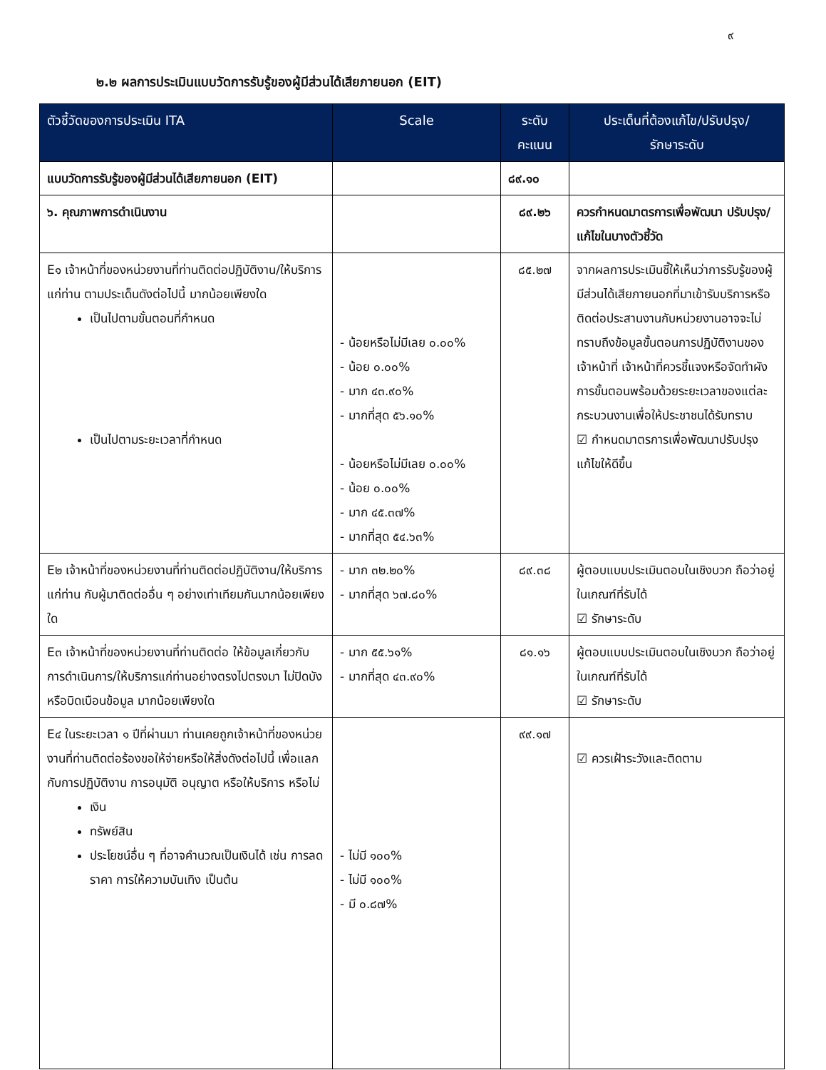๙
๒.๒ ผลการประเมินแบบวัดการรับรู้ของผู้มีส่วนได้เสียภายนอก (EIT)
| ตัวชี้วัดของการประเมิน ITA | Scale | ระดับ คะแนน | ประเด็นที่ต้องแก้ไข/ปรับปรุง/ รักษาระดับ |
| --- | --- | --- | --- |
| แบบวัดการรับรู้ของผู้มีส่วนได้เสียภายนอก (EIT) | | ๘๙.๑๐ | |
| ๖. คุณภาพการดำเนินงาน | | ๘๙.๒๖ | ควรกำหนดมาตรการเพื่อพัฒนา ปรับปรุง/แก้ไขในบางตัวชี้วัด |
| E๑ เจ้าหน้าที่ของหน่วยงานที่ท่านติดต่อปฏิบัติงาน/ให้บริการแก่ท่าน ตามประเด็นดังต่อไปนี้ มากน้อยเพียงใด เป็นไปตามขั้นตอนที่กำหนด เป็นไปตามระยะเวลาที่กำหนด | - น้อยหรือไม่มีเลย ๐.๐๐% - น้อย ๐.๐๐% - มาก ๔๓.๙๐% - มากที่สุด ๕๖.๑๐% - น้อยหรือไม่มีเลย ๐.๐๐% - น้อย ๐.๐๐% - มาก ๔๕.๓๗% - มากที่สุด ๕๔.๖๓% | ๘๕.๒๗ | จากผลการประเมินชี้ให้เห็นว่าการรับรู้ของผู้มีส่วนได้เสียภายนอกที่มาเข้ารับบริการหรือติดต่อประสานงานกับหน่วยงานอาจจะไม่ทราบถึงข้อมูลขั้นตอนการปฏิบัติงานของเจ้าหน้าที่ เจ้าหน้าที่ควรชี้แจงหรือจัดทำผังการขั้นตอนพร้อมด้วยระยะเวลาของแต่ละกระบวนงานเพื่อให้ประชาชนได้รับทราบ ☑ กำหนดมาตรการเพื่อพัฒนาปรับปรุงแก้ไขให้ดีขึ้น |
| E๒ เจ้าหน้าที่ของหน่วยงานที่ท่านติดต่อปฏิบัติงาน/ให้บริการแก่ท่าน กับผู้มาติดต่ออื่น ๆ อย่างเท่าเทียมกันมากน้อยเพียงใด | - มาก ๓๒.๒๐% - มากที่สุด ๖๗.๘๐% | ๘๙.๓๘ | ผู้ตอบแบบประเมินตอบในเชิงบวก ถือว่าอยู่ในเกณฑ์ที่รับได้ ☑ รักษาระดับ |
| E๓ เจ้าหน้าที่ของหน่วยงานที่ท่านติดต่อ ให้ข้อมูลเกี่ยวกับการดำเนินการ/ให้บริการแก่ท่านอย่างตรงไปตรงมา ไม่ปิดบังหรือบิดเบือนข้อมูล มากน้อยเพียงใด | - มาก ๕๕.๖๑% - มากที่สุด ๔๓.๙๐% | ๘๑.๑๖ | ผู้ตอบแบบประเมินตอบในเชิงบวก ถือว่าอยู่ในเกณฑ์ที่รับได้ ☑ รักษาระดับ |
| E๔ ในระยะเวลา ๑ ปีที่ผ่านมา ท่านเคยถูกเจ้าหน้าที่ของหน่วยงานที่ท่านติดต่อร้องขอให้จ่ายหรือให้สิ่งดังต่อไปนี้ เพื่อแลกกับการปฏิบัติงาน การอนุมัติ อนุญาต หรือให้บริการ หรือไม่ เงิน ทรัพย์สิน ประโยชน์อื่น ๆ ที่อาจคำนวณเป็นเงินได้ เช่น การลดราคา การให้ความบันเทิง เป็นต้น | - ไม่มี ๑๐๐% - ไม่มี ๑๐๐% - มี ๐.๘๗% | ๙๙.๑๗ | ☑ ควรเฝ้าระวังและติดตาม |